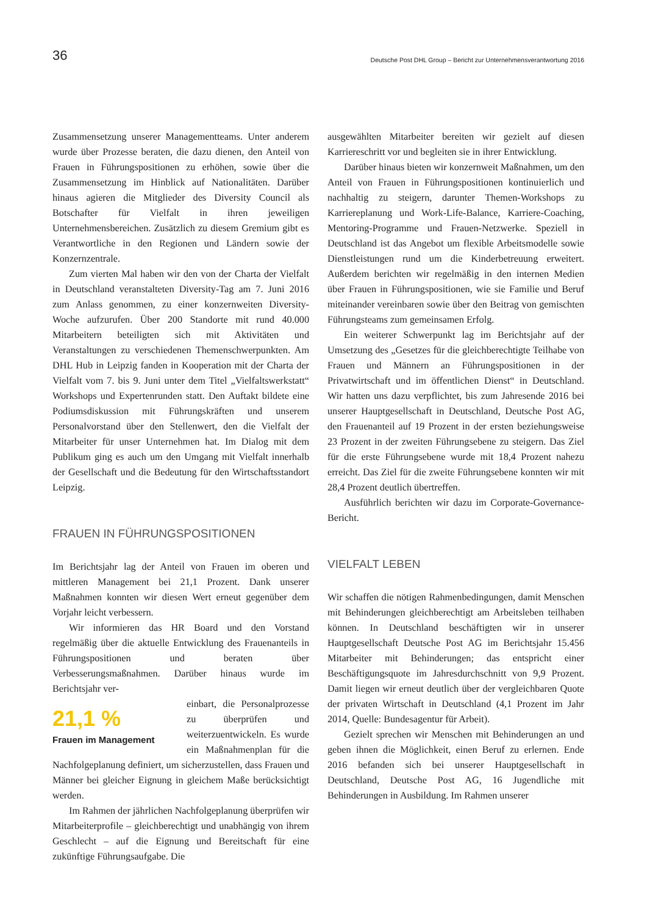36 Deutsche Post DHL Group – Bericht zur Unternehmensverantwortung 2016
Zusammensetzung unserer Managementteams. Unter anderem wurde über Prozesse beraten, die dazu dienen, den Anteil von Frauen in Führungspositionen zu erhöhen, sowie über die Zusammensetzung im Hinblick auf Nationalitäten. Darüber hinaus agieren die Mitglieder des Diversity Council als Botschafter für Vielfalt in ihren jeweiligen Unternehmensbereichen. Zusätzlich zu diesem Gremium gibt es Verantwortliche in den Regionen und Ländern sowie der Konzernzentrale.
Zum vierten Mal haben wir den von der Charta der Vielfalt in Deutschland veranstalteten Diversity-Tag am 7. Juni 2016 zum Anlass genommen, zu einer konzernweiten Diversity-Woche aufzurufen. Über 200 Standorte mit rund 40.000 Mitarbeitern beteiligten sich mit Aktivitäten und Veranstaltungen zu verschiedenen Themenschwerpunkten. Am DHL Hub in Leipzig fanden in Kooperation mit der Charta der Vielfalt vom 7. bis 9. Juni unter dem Titel „Vielfaltswerkstatt“ Workshops und Expertenrunden statt. Den Auftakt bildete eine Podiumsdiskussion mit Führungskräften und unserem Personalvorstand über den Stellenwert, den die Vielfalt der Mitarbeiter für unser Unternehmen hat. Im Dialog mit dem Publikum ging es auch um den Umgang mit Vielfalt innerhalb der Gesellschaft und die Bedeutung für den Wirtschaftsstandort Leipzig.
FRAUEN IN FÜHRUNGSPOSITIONEN
Im Berichtsjahr lag der Anteil von Frauen im oberen und mittleren Management bei 21,1 Prozent. Dank unserer Maßnahmen konnten wir diesen Wert erneut gegenüber dem Vorjahr leicht verbessern.
Wir informieren das HR Board und den Vorstand regelmäßig über die aktuelle Entwicklung des Frauenanteils in Führungspositionen und beraten über Verbesserungsmaßnahmen. Darüber hinaus wurde im Berichtsjahr ver-
21,1 %
Frauen im Management
einbart, die Personalprozesse zu überprüfen und weiterzuentwickeln. Es wurde ein Maßnahmenplan für die Nachfolgeplanung definiert, um sicherzustellen, dass Frauen und Männer bei gleicher Eignung in gleichem Maße berücksichtigt werden.
Im Rahmen der jährlichen Nachfolgeplanung überprüfen wir Mitarbeiterprofile – gleichberechtigt und unabhängig von ihrem Geschlecht – auf die Eignung und Bereitschaft für eine zukünftige Führungsaufgabe. Die
ausgewählten Mitarbeiter bereiten wir gezielt auf diesen Karriereschritt vor und begleiten sie in ihrer Entwicklung.
Darüber hinaus bieten wir konzernweit Maßnahmen, um den Anteil von Frauen in Führungspositionen kontinuierlich und nachhaltig zu steigern, darunter Themen-Workshops zu Karriereplanung und Work-Life-Balance, Karriere-Coaching, Mentoring-Programme und Frauen-Netzwerke. Speziell in Deutschland ist das Angebot um flexible Arbeitsmodelle sowie Dienstleistungen rund um die Kinderbetreuung erweitert. Außerdem berichten wir regelmäßig in den internen Medien über Frauen in Führungspositionen, wie sie Familie und Beruf miteinander vereinbaren sowie über den Beitrag von gemischten Führungsteams zum gemeinsamen Erfolg.
Ein weiterer Schwerpunkt lag im Berichtsjahr auf der Umsetzung des „Gesetzes für die gleichberechtigte Teilhabe von Frauen und Männern an Führungspositionen in der Privatwirtschaft und im öffentlichen Dienst“ in Deutschland. Wir hatten uns dazu verpflichtet, bis zum Jahresende 2016 bei unserer Hauptgesellschaft in Deutschland, Deutsche Post AG, den Frauenanteil auf 19 Prozent in der ersten beziehungsweise 23 Prozent in der zweiten Führungsebene zu steigern. Das Ziel für die erste Führungsebene wurde mit 18,4 Prozent nahezu erreicht. Das Ziel für die zweite Führungsebene konnten wir mit 28,4 Prozent deutlich übertreffen.
Ausführlich berichten wir dazu im Corporate-Governance-Bericht.
VIELFALT LEBEN
Wir schaffen die nötigen Rahmenbedingungen, damit Menschen mit Behinderungen gleichberechtigt am Arbeitsleben teilhaben können. In Deutschland beschäftigten wir in unserer Hauptgesellschaft Deutsche Post AG im Berichtsjahr 15.456 Mitarbeiter mit Behinderungen; das entspricht einer Beschäftigungsquote im Jahresdurchschnitt von 9,9 Prozent. Damit liegen wir erneut deutlich über der vergleichbaren Quote der privaten Wirtschaft in Deutschland (4,1 Prozent im Jahr 2014, Quelle: Bundesagentur für Arbeit).
Gezielt sprechen wir Menschen mit Behinderungen an und geben ihnen die Möglichkeit, einen Beruf zu erlernen. Ende 2016 befanden sich bei unserer Hauptgesellschaft in Deutschland, Deutsche Post AG, 16 Jugendliche mit Behinderungen in Ausbildung. Im Rahmen unserer